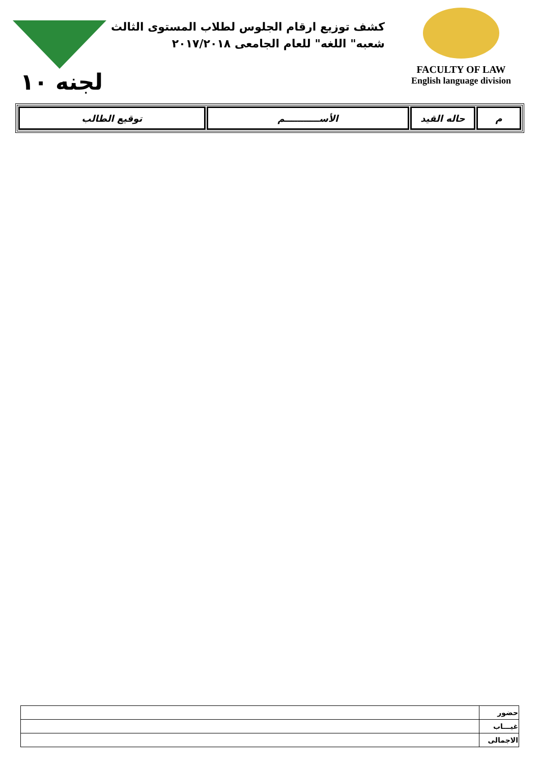كشف توزيع ارقام الجلوس لطلاب المستوى الثالث
شعبه" اللغه" للعام الجامعى ٢٠١٧/٢٠١٨
FACULTY OF LAW
English language division
لجنه ١٠
| م | حاله القيد | الأســـــــــــم | توقيع الطالب |
| --- | --- | --- | --- |
| حضور | |
| غيـــاب | |
| الاجمالى | |